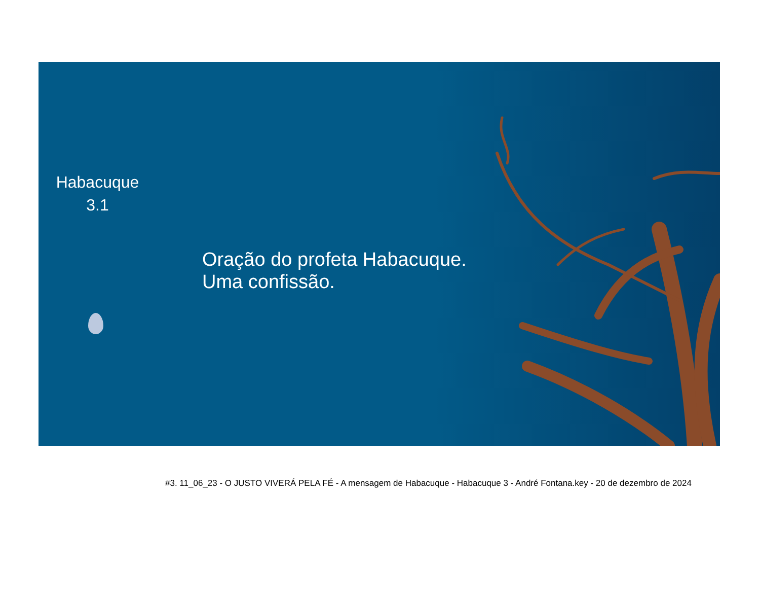Habacuque
3.1
Oração do profeta Habacuque.
Uma confissão.
#3. 11_06_23 - O JUSTO VIVERÁ PELA FÉ - A mensagem de Habacuque - Habacuque 3 - André Fontana.key - 20 de dezembro de 2024